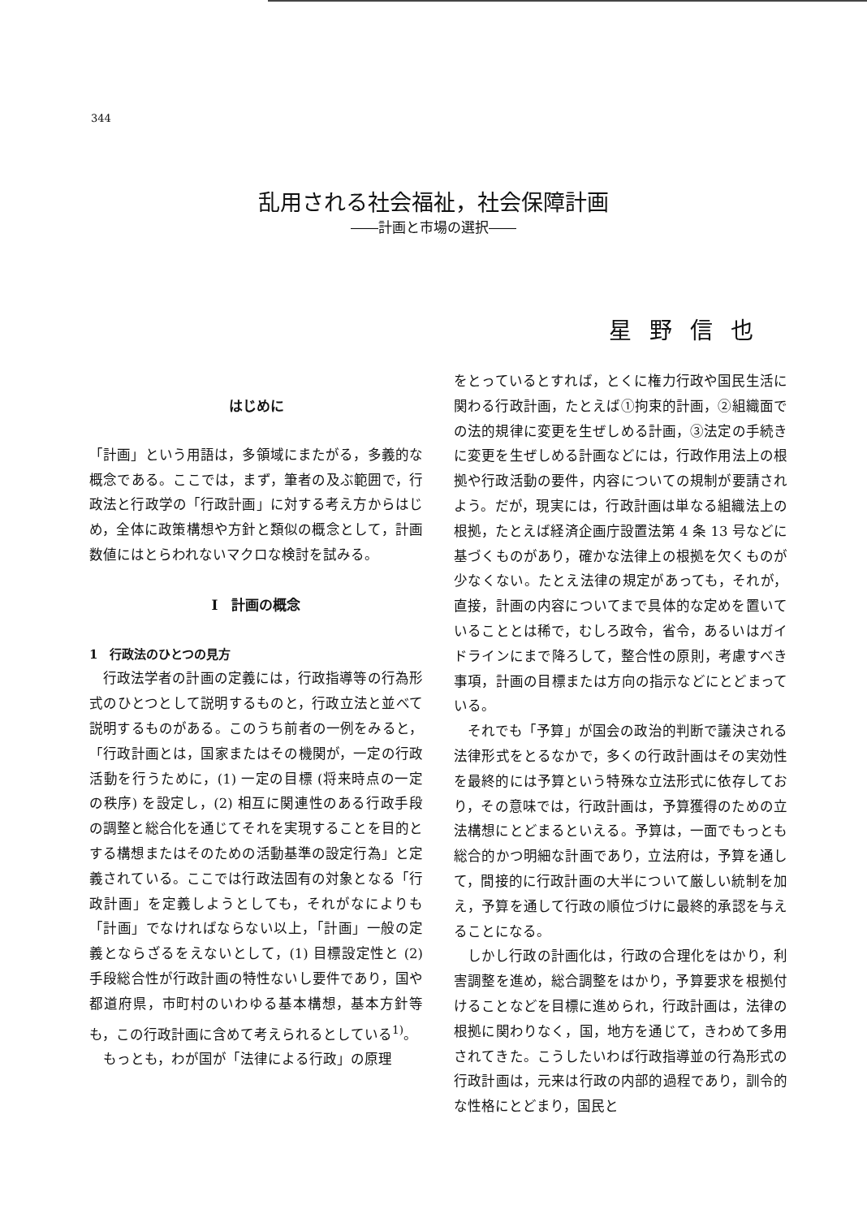344
乱用される社会福祉，社会保障計画
――計画と市場の選択――
星野信也
はじめに
「計画」という用語は，多領域にまたがる，多義的な概念である。ここでは，まず，筆者の及ぶ範囲で，行政法と行政学の「行政計画」に対する考え方からはじめ，全体に政策構想や方針と類似の概念として，計画数値にはとらわれないマクロな検討を試みる。
I　計画の概念
1　行政法のひとつの見方
行政法学者の計画の定義には，行政指導等の行為形式のひとつとして説明するものと，行政立法と並べて説明するものがある。このうち前者の一例をみると，「行政計画とは，国家またはその機関が，一定の行政活動を行うために，(1) 一定の目標 (将来時点の一定の秩序) を設定し，(2) 相互に関連性のある行政手段の調整と総合化を通じてそれを実現することを目的とする構想またはそのための活動基準の設定行為」と定義されている。ここでは行政法固有の対象となる「行政計画」を定義しようとしても，それがなによりも「計画」でなければならない以上，「計画」一般の定義とならざるをえないとして，(1) 目標設定性と (2) 手段総合性が行政計画の特性ないし要件であり，国や都道府県，市町村のいわゆる基本構想，基本方針等も，この行政計画に含めて考えられるとしている<sup>1)</sup>。
もっとも，わが国が「法律による行政」の原理
をとっているとすれば，とくに権力行政や国民生活に関わる行政計画，たとえば①拘束的計画，②組織面での法的規律に変更を生ぜしめる計画，③法定の手続きに変更を生ぜしめる計画などには，行政作用法上の根拠や行政活動の要件，内容についての規制が要請されよう。だが，現実には，行政計画は単なる組織法上の根拠，たとえば経済企画庁設置法第 4 条 13 号などに基づくものがあり，確かな法律上の根拠を欠くものが少なくない。たとえ法律の規定があっても，それが，直接，計画の内容についてまで具体的な定めを置いていることとは稀で，むしろ政令，省令，あるいはガイドラインにまで降ろして，整合性の原則，考慮すべき事項，計画の目標または方向の指示などにとどまっている。
それでも「予算」が国会の政治的判断で議決される法律形式をとるなかで，多くの行政計画はその実効性を最終的には予算という特殊な立法形式に依存しており，その意味では，行政計画は，予算獲得のための立法構想にとどまるといえる。予算は，一面でもっとも総合的かつ明細な計画であり，立法府は，予算を通して，間接的に行政計画の大半について厳しい統制を加え，予算を通して行政の順位づけに最終的承認を与えることになる。
しかし行政の計画化は，行政の合理化をはかり，利害調整を進め，総合調整をはかり，予算要求を根拠付けることなどを目標に進められ，行政計画は，法律の根拠に関わりなく，国，地方を通じて，きわめて多用されてきた。こうしたいわば行政指導並の行為形式の行政計画は，元来は行政の内部的過程であり，訓令的な性格にとどまり，国民と